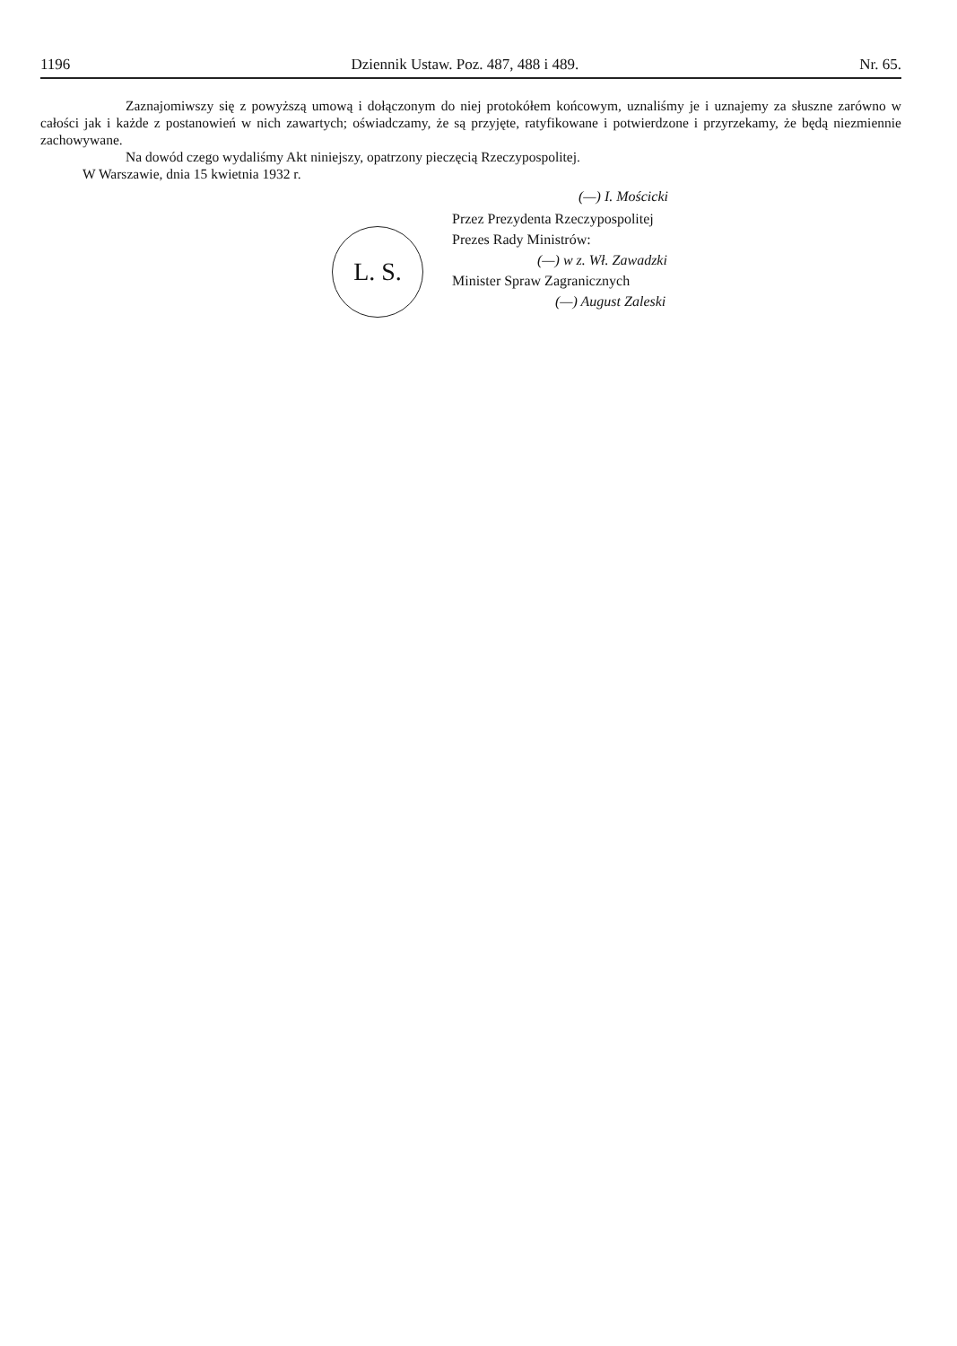1196 Dziennik Ustaw. Poz. 487, 488 i 489. Nr. 65.
Zaznajomiwszy się z powyższą umową i dołączonym do niej protokółem końcowym, uznaliśmy je i uznajemy za słuszne zarówno w całości jak i każde z postanowień w nich zawartych; oświadczamy, że są przyjęte, ratyfikowane i potwierdzone i przyrzekamy, że będą niezmiennie zachowywane.
Na dowód czego wydaliśmy Akt niniejszy, opatrzony pieczęcią Rzeczypospolitej.
W Warszawie, dnia 15 kwietnia 1932 r.
(—) I. Mościcki
L. S.
Przez Prezydenta Rzeczypospolitej
Prezes Rady Ministrów:
(—) w z. Wł. Zawadzki
Minister Spraw Zagranicznych
(—) August Zaleski